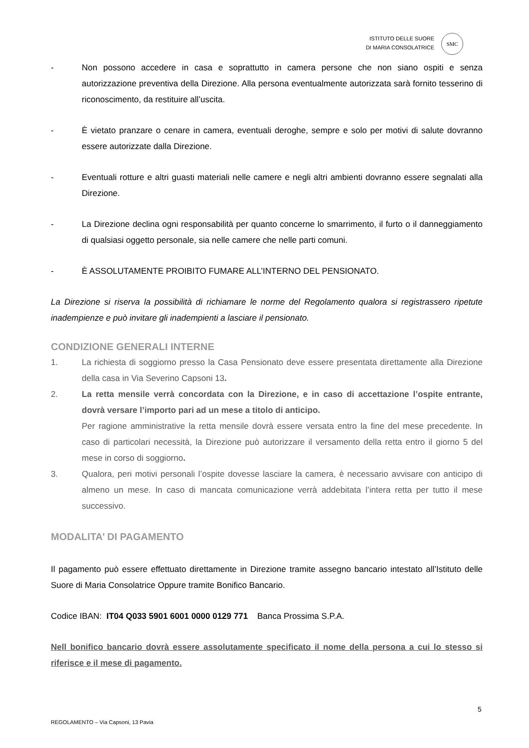ISTITUTO DELLE SUORE
DI MARIA CONSOLATRICE
SMC
- Non possono accedere in casa e soprattutto in camera persone che non siano ospiti e senza autorizzazione preventiva della Direzione. Alla persona eventualmente autorizzata sarà fornito tesserino di riconoscimento, da restituire all’uscita.
- È vietato pranzare o cenare in camera, eventuali deroghe, sempre e solo per motivi di salute dovranno essere autorizzate dalla Direzione.
- Eventuali rotture e altri guasti materiali nelle camere e negli altri ambienti dovranno essere segnalati alla Direzione.
- La Direzione declina ogni responsabilità per quanto concerne lo smarrimento, il furto o il danneggiamento di qualsiasi oggetto personale, sia nelle camere che nelle parti comuni.
- È ASSOLUTAMENTE PROIBITO FUMARE ALL’INTERNO DEL PENSIONATO.
La Direzione si riserva la possibilità di richiamare le norme del Regolamento qualora si registrassero ripetute inadempienze e può invitare gli inadempienti a lasciare il pensionato.
CONDIZIONE GENERALI INTERNE
1. La richiesta di soggiorno presso la Casa Pensionato deve essere presentata direttamente alla Direzione della casa in Via Severino Capsoni 13.
2. La retta mensile verrà concordata con la Direzione, e in caso di accettazione l’ospite entrante, dovrà versare l’importo pari ad un mese a titolo di anticipo.
Per ragione amministrative la retta mensile dovrà essere versata entro la fine del mese precedente. In caso di particolari necessità, la Direzione può autorizzare il versamento della retta entro il giorno 5 del mese in corso di soggiorno.
3. Qualora, peri motivi personali l’ospite dovesse lasciare la camera, è necessario avvisare con anticipo di almeno un mese. In caso di mancata comunicazione verrà addebitata l’intera retta per tutto il mese successivo.
MODALITA’ DI PAGAMENTO
Il pagamento può essere effettuato direttamente in Direzione tramite assegno bancario intestato all’Istituto delle Suore di Maria Consolatrice Oppure tramite Bonifico Bancario.
Codice IBAN: IT04 Q033 5901 6001 0000 0129 771 Banca Prossima S.P.A.
Nell bonifico bancario dovrà essere assolutamente specificato il nome della persona a cui lo stesso si riferisce e il mese di pagamento.
5
REGOLAMENTO – Via Capsoni, 13 Pavia